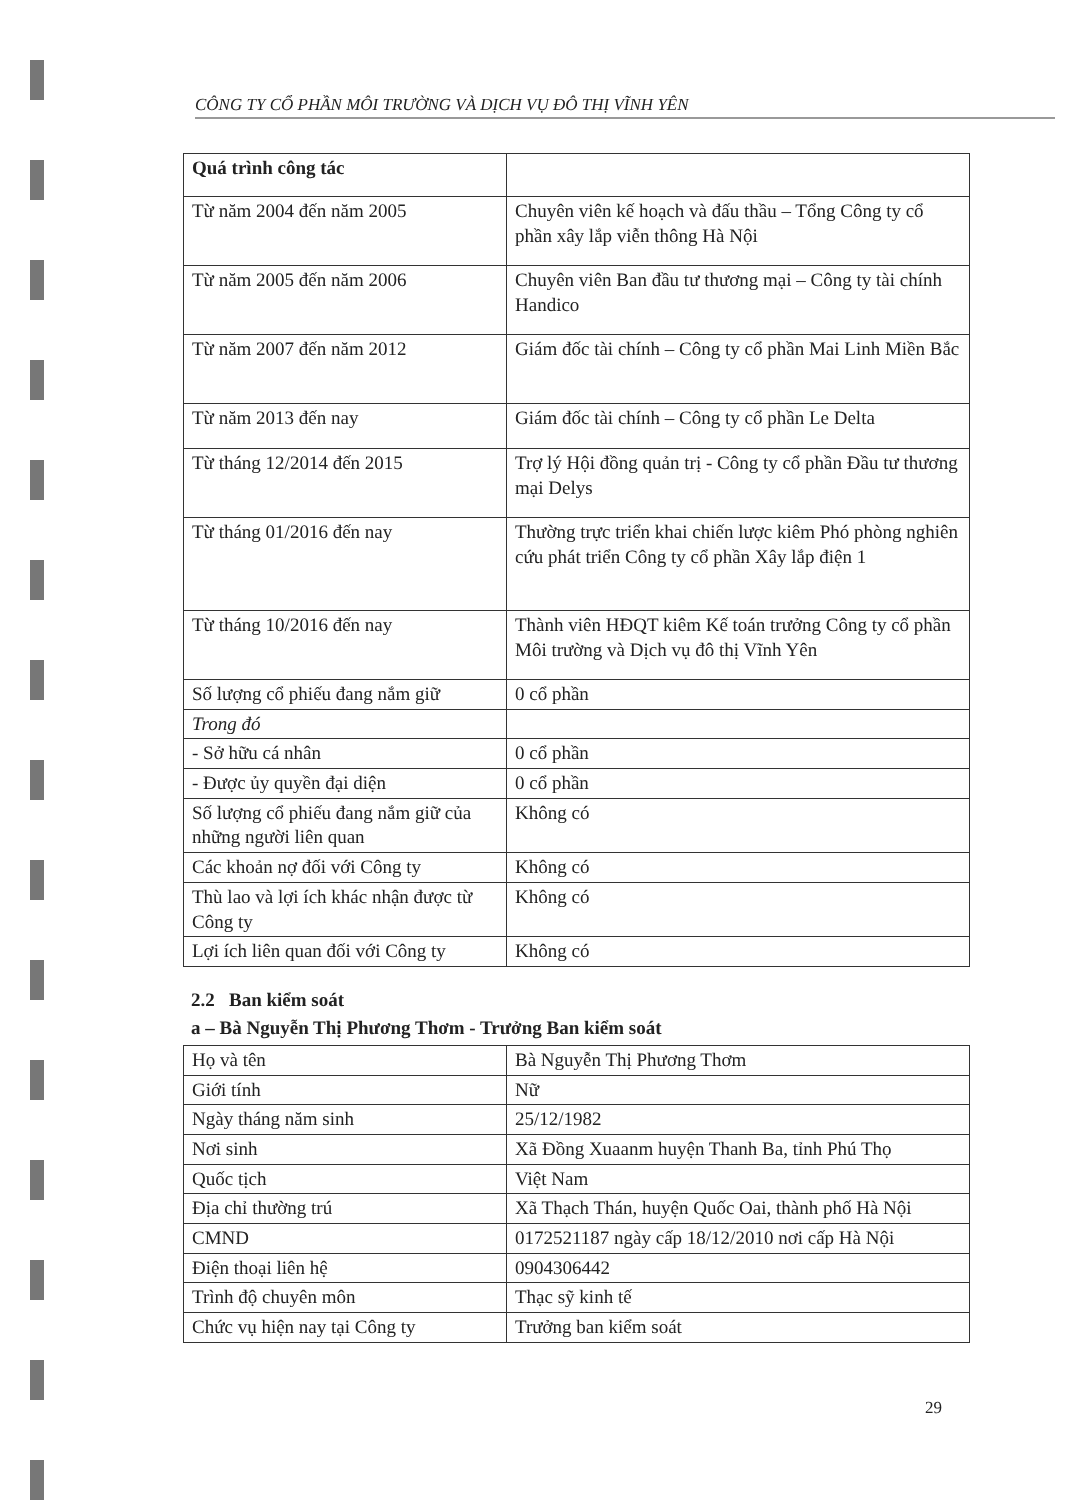CÔNG TY CỔ PHẦN MÔI TRƯỜNG VÀ DỊCH VỤ ĐÔ THỊ VĨNH YÊN
| Quá trình công tác | |
| Từ năm 2004 đến năm 2005 | Chuyên viên kế hoạch và đấu thầu – Tổng Công ty cổ phần xây lắp viễn thông Hà Nội |
| Từ năm 2005 đến năm 2006 | Chuyên viên Ban đầu tư thương mại – Công ty tài chính Handico |
| Từ năm 2007 đến năm 2012 | Giám đốc tài chính – Công ty cổ phần Mai Linh Miền Bắc |
| Từ năm 2013 đến nay | Giám đốc tài chính – Công ty cổ phần Le Delta |
| Từ tháng 12/2014 đến 2015 | Trợ lý Hội đồng quản trị - Công ty cổ phần Đầu tư thương mại Delys |
| Từ tháng 01/2016 đến nay | Thường trực triển khai chiến lược kiêm Phó phòng nghiên cứu phát triển Công ty cổ phần Xây lắp điện 1 |
| Từ tháng 10/2016 đến nay | Thành viên HĐQT kiêm Kế toán trưởng Công ty cổ phần Môi trường và Dịch vụ đô thị Vĩnh Yên |
| Số lượng cổ phiếu đang nắm giữ | 0 cổ phần |
| Trong đó | |
| - Sở hữu cá nhân | 0 cổ phần |
| - Được ủy quyền đại diện | 0 cổ phần |
| Số lượng cổ phiếu đang nắm giữ của những người liên quan | Không có |
| Các khoản nợ đối với Công ty | Không có |
| Thù lao và lợi ích khác nhận được từ Công ty | Không có |
| Lợi ích liên quan đối với Công ty | Không có |
2.2 Ban kiểm soát
a – Bà Nguyễn Thị Phương Thơm - Trưởng Ban kiểm soát
| Họ và tên | Bà Nguyễn Thị Phương Thơm |
| Giới tính | Nữ |
| Ngày tháng năm sinh | 25/12/1982 |
| Nơi sinh | Xã Đồng Xuaanm huyện Thanh Ba, tỉnh Phú Thọ |
| Quốc tịch | Việt Nam |
| Địa chỉ thường trú | Xã Thạch Thán, huyện Quốc Oai, thành phố Hà Nội |
| CMND | 0172521187 ngày cấp 18/12/2010 nơi cấp Hà Nội |
| Điện thoại liên hệ | 0904306442 |
| Trình độ chuyên môn | Thạc sỹ kinh tế |
| Chức vụ hiện nay tại Công ty | Trưởng ban kiểm soát |
29